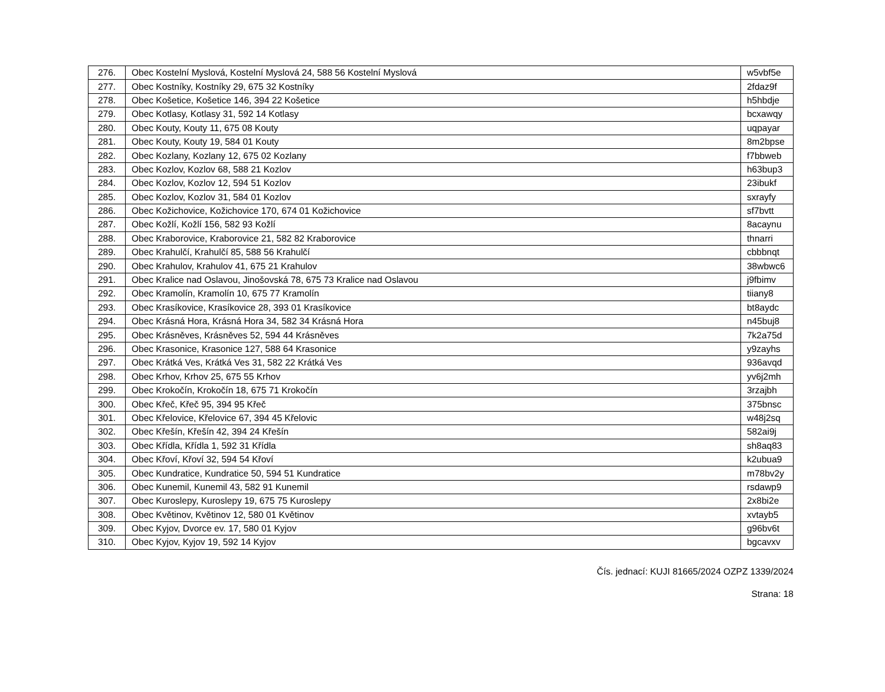| 276. | Obec Kostelní Myslová, Kostelní Myslová 24, 588 56 Kostelní Myslová | w5vbf5e |
| 277. | Obec Kostníky, Kostníky 29, 675 32 Kostníky | 2fdaz9f |
| 278. | Obec Košetice, Košetice 146, 394 22 Košetice | h5hbdje |
| 279. | Obec Kotlasy, Kotlasy 31, 592 14 Kotlasy | bcxawqy |
| 280. | Obec Kouty, Kouty 11, 675 08 Kouty | uqpayar |
| 281. | Obec Kouty, Kouty 19, 584 01 Kouty | 8m2bpse |
| 282. | Obec Kozlany, Kozlany 12, 675 02 Kozlany | f7bbweb |
| 283. | Obec Kozlov, Kozlov 68, 588 21 Kozlov | h63bup3 |
| 284. | Obec Kozlov, Kozlov 12, 594 51 Kozlov | 23ibukf |
| 285. | Obec Kozlov, Kozlov 31, 584 01 Kozlov | sxrayfy |
| 286. | Obec Kožichovice, Kožichovice 170, 674 01 Kožichovice | sf7bvtt |
| 287. | Obec Kožlí, Kožlí 156, 582 93 Kožlí | 8acaynu |
| 288. | Obec Kraborovice, Kraborovice 21, 582 82 Kraborovice | thnarri |
| 289. | Obec Krahulčí, Krahulčí 85, 588 56 Krahulčí | cbbbnqt |
| 290. | Obec Krahulov, Krahulov 41, 675 21 Krahulov | 38wbwc6 |
| 291. | Obec Kralice nad Oslavou, Jinošovská 78, 675 73 Kralice nad Oslavou | j9fbimv |
| 292. | Obec Kramolín, Kramolín 10, 675 77 Kramolín | tiiany8 |
| 293. | Obec Krasíkovice, Krasíkovice 28, 393 01 Krasíkovice | bt8aydc |
| 294. | Obec Krásná Hora, Krásná Hora 34, 582 34 Krásná Hora | n45buj8 |
| 295. | Obec Krásněves, Krásněves 52, 594 44 Krásněves | 7k2a75d |
| 296. | Obec Krasonice, Krasonice 127, 588 64 Krasonice | y9zayhs |
| 297. | Obec Krátká Ves, Krátká Ves 31, 582 22 Krátká Ves | 936avqd |
| 298. | Obec Krhov, Krhov 25, 675 55 Krhov | yv6j2mh |
| 299. | Obec Krokočín, Krokočín 18, 675 71 Krokočín | 3rzajbh |
| 300. | Obec Křeč, Křeč 95, 394 95 Křeč | 375bnsc |
| 301. | Obec Křelovice, Křelovice 67, 394 45 Křelovic | w48j2sq |
| 302. | Obec Křešín, Křešín 42, 394 24 Křešín | 582ai9j |
| 303. | Obec Křídla, Křídla 1, 592 31 Křídla | sh8aq83 |
| 304. | Obec Křoví, Křoví 32, 594 54 Křoví | k2ubua9 |
| 305. | Obec Kundratice, Kundratice 50, 594 51 Kundratice | m78bv2y |
| 306. | Obec Kunemil, Kunemil 43, 582 91 Kunemil | rsdawp9 |
| 307. | Obec Kuroslepy, Kuroslepy 19, 675 75 Kuroslepy | 2x8bi2e |
| 308. | Obec Květinov, Květinov 12, 580 01 Květinov | xvtayb5 |
| 309. | Obec Kyjov, Dvorce ev. 17, 580 01 Kyjov | g96bv6t |
| 310. | Obec Kyjov, Kyjov 19, 592 14 Kyjov | bgcavxv |
Čís. jednací: KUJI 81665/2024 OZPZ 1339/2024
Strana: 18